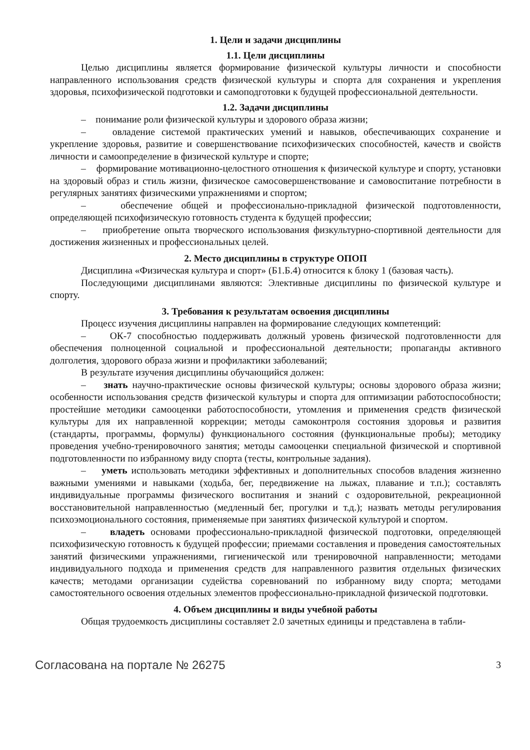1. Цели и задачи дисциплины
1.1. Цели дисциплины
Целью дисциплины является формирование физической культуры личности и способности направленного использования средств физической культуры и спорта для сохранения и укрепления здоровья, психофизической подготовки и самоподготовки к будущей профессиональной деятельности.
1.2. Задачи дисциплины
– понимание роли физической культуры и здорового образа жизни;
– овладение системой практических умений и навыков, обеспечивающих сохранение и укрепление здоровья, развитие и совершенствование психофизических способностей, качеств и свойств личности и самоопределение в физической культуре и спорте;
– формирование мотивационно-целостного отношения к физической культуре и спорту, установки на здоровый образ и стиль жизни, физическое самосовершенствование и самовоспитание потребности в регулярных занятиях физическими упражнениями и спортом;
– обеспечение общей и профессионально-прикладной физической подготовленности, определяющей психофизическую готовность студента к будущей профессии;
– приобретение опыта творческого использования физкультурно-спортивной деятельности для достижения жизненных и профессиональных целей.
2. Место дисциплины в структуре ОПОП
Дисциплина «Физическая культура и спорт» (Б1.Б.4) относится к блоку 1 (базовая часть).
Последующими дисциплинами являются: Элективные дисциплины по физической культуре и спорту.
3. Требования к результатам освоения дисциплины
Процесс изучения дисциплины направлен на формирование следующих компетенций:
– ОК-7 способностью поддерживать должный уровень физической подготовленности для обеспечения полноценной социальной и профессиональной деятельности; пропаганды активного долголетия, здорового образа жизни и профилактики заболеваний;
В результате изучения дисциплины обучающийся должен:
– знать научно-практические основы физической культуры; основы здорового образа жизни; особенности использования средств физической культуры и спорта для оптимизации работоспособности; простейшие методики самооценки работоспособности, утомления и применения средств физической культуры для их направленной коррекции; методы самоконтроля состояния здоровья и развития (стандарты, программы, формулы) функционального состояния (функциональные пробы); методику проведения учебно-тренировочного занятия; методы самооценки специальной физической и спортивной подготовленности по избранному виду спорта (тесты, контрольные задания).
– уметь использовать методики эффективных и дополнительных способов владения жизненно важными умениями и навыками (ходьба, бег, передвижение на лыжах, плавание и т.п.); составлять индивидуальные программы физического воспитания и знаний с оздоровительной, рекреационной восстановительной направленностью (медленный бег, прогулки и т.д.); назвать методы регулирования психоэмоционального состояния, применяемые при занятиях физической культурой и спортом.
– владеть основами профессионально-прикладной физической подготовки, определяющей психофизическую готовность к будущей профессии; приемами составления и проведения самостоятельных занятий физическими упражнениями, гигиенической или тренировочной направленности; методами индивидуального подхода и применения средств для направленного развития отдельных физических качеств; методами организации судейства соревнований по избранному виду спорта; методами самостоятельного освоения отдельных элементов профессионально-прикладной физической подготовки.
4. Объем дисциплины и виды учебной работы
Общая трудоемкость дисциплины составляет 2.0 зачетных единицы и представлена в табли-
Согласована на портале № 26275 3